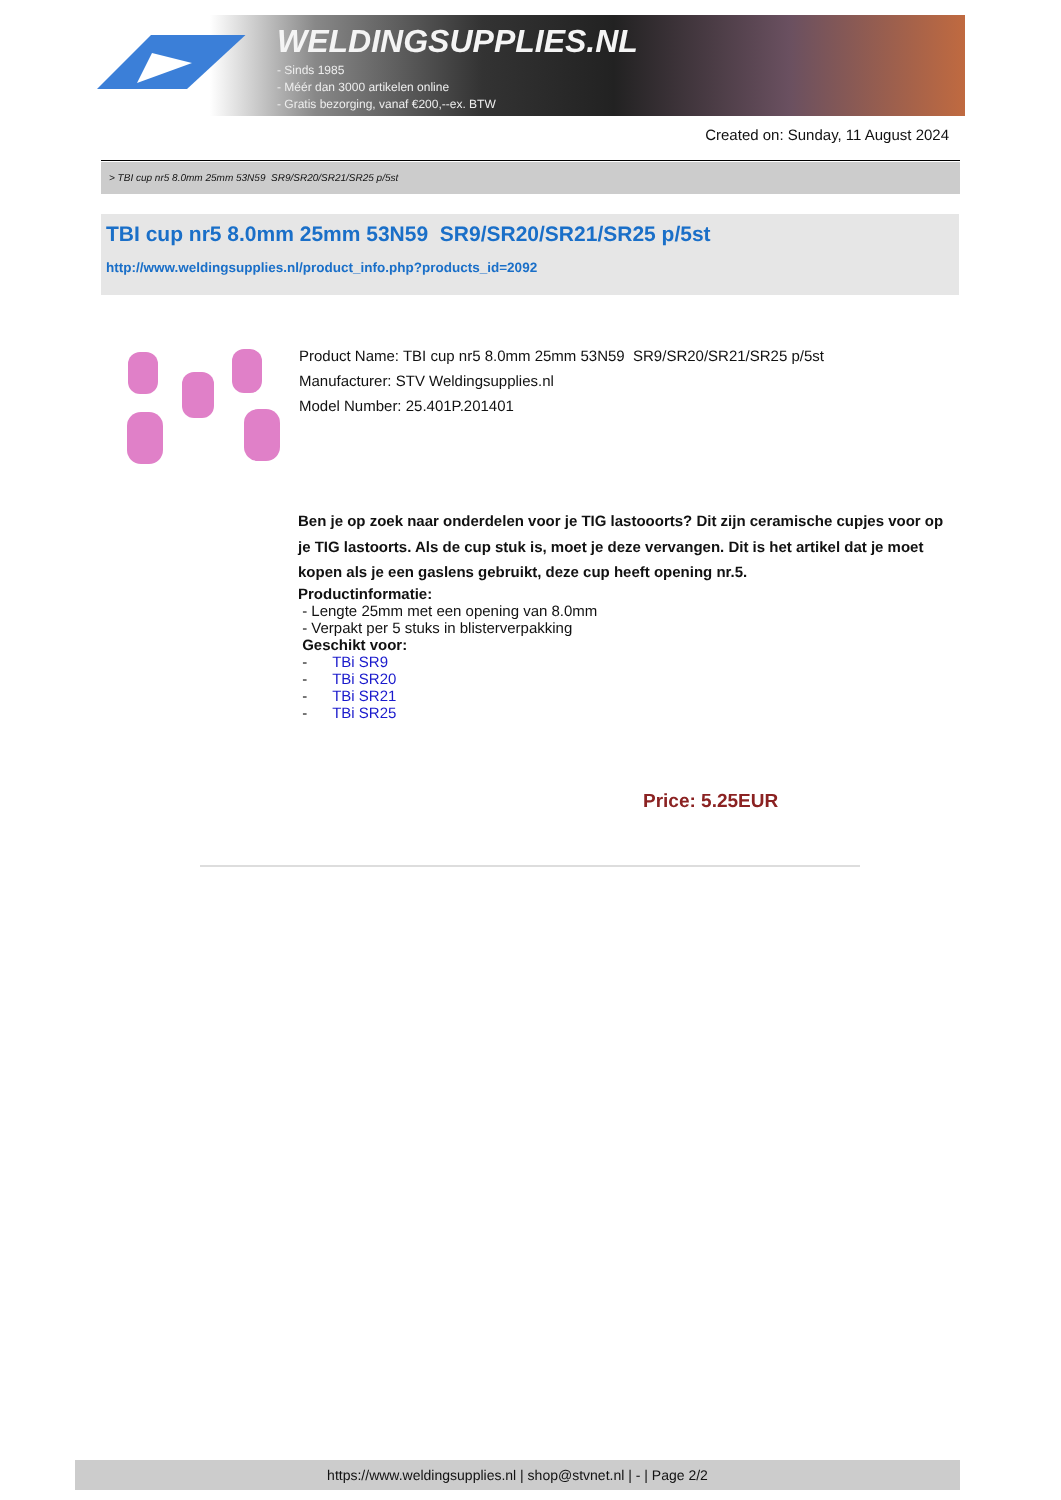WELDINGSUPPLIES.NL
- Sinds 1985
- Méér dan 3000 artikelen online
- Gratis bezorging, vanaf €200,--ex. BTW
Created on: Sunday, 11 August 2024
> TBI cup nr5 8.0mm 25mm 53N59 SR9/SR20/SR21/SR25 p/5st
TBI cup nr5 8.0mm 25mm 53N59 SR9/SR20/SR21/SR25 p/5st
http://www.weldingsupplies.nl/product_info.php?products_id=2092
Product Name: TBI cup nr5 8.0mm 25mm 53N59 SR9/SR20/SR21/SR25 p/5st
Manufacturer: STV Weldingsupplies.nl
Model Number: 25.401P.201401
Ben je op zoek naar onderdelen voor je TIG lastooorts? Dit zijn ceramische cupjes voor op je TIG lastoorts. Als de cup stuk is, moet je deze vervangen. Dit is het artikel dat je moet kopen als je een gaslens gebruikt, deze cup heeft opening nr.5.
Productinformatie:
- Lengte 25mm met een opening van 8.0mm
- Verpakt per 5 stuks in blisterverpakking
Geschikt voor:
- TBi SR9
- TBi SR20
- TBi SR21
- TBi SR25
Price: 5.25EUR
https://www.weldingsupplies.nl | shop@stvnet.nl | - | Page 2/2